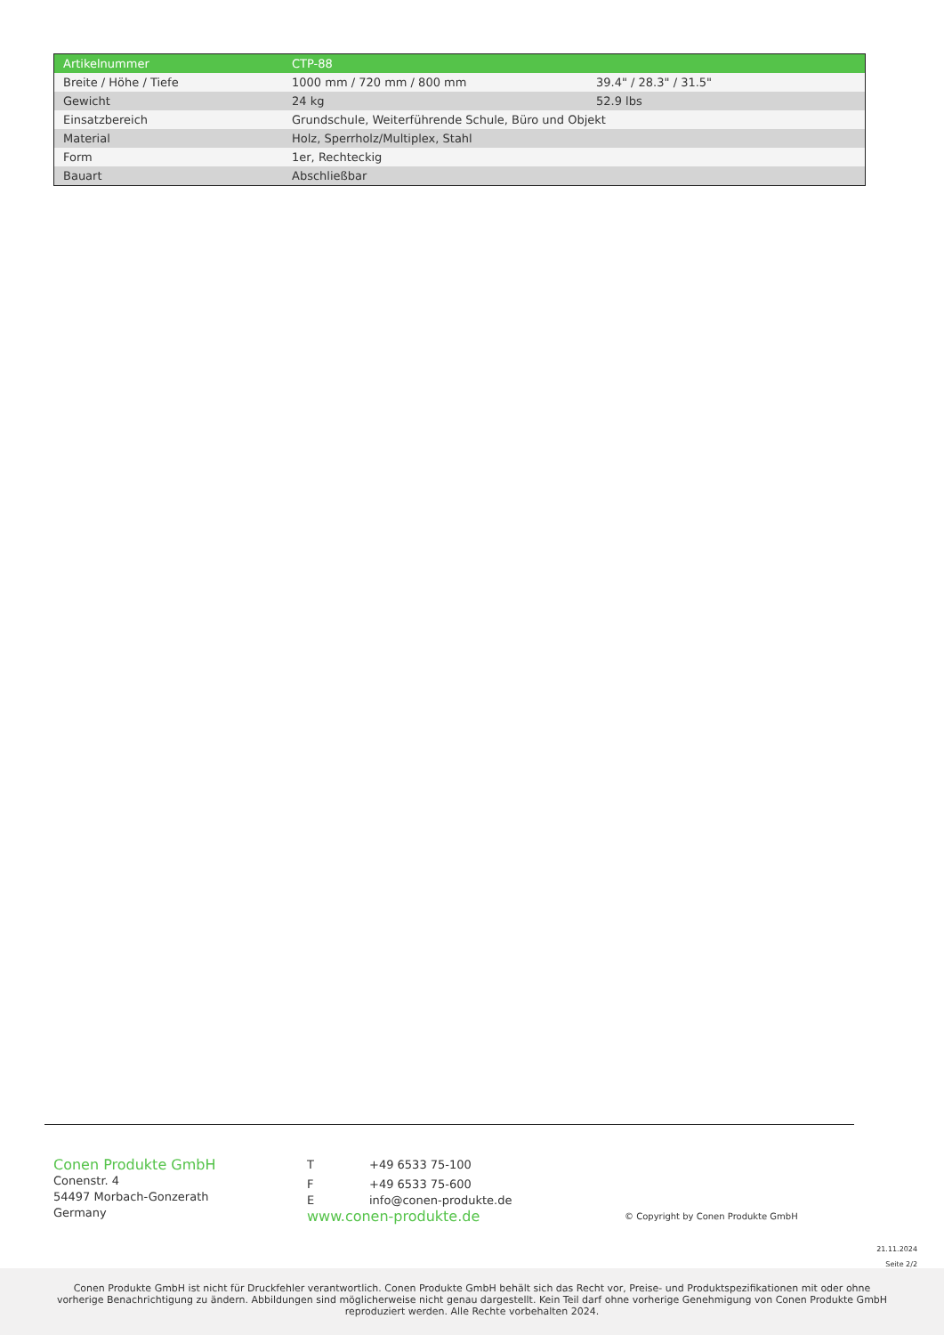| Artikelnummer | CTP-88 | |
| Breite / Höhe / Tiefe | 1000 mm / 720 mm / 800 mm | 39.4" / 28.3" / 31.5" |
| Gewicht | 24 kg | 52.9 lbs |
| Einsatzbereich | Grundschule, Weiterführende Schule, Büro und Objekt | |
| Material | Holz, Sperrholz/Multiplex, Stahl | |
| Form | 1er, Rechteckig | |
| Bauart | Abschließbar | |
Conen Produkte GmbH
Conenstr. 4
54497 Morbach-Gonzerath
Germany
T +49 6533 75-100
F +49 6533 75-600
Einfo@conen-produkte.de
www.conen-produkte.de
© Copyright by Conen Produkte GmbH
21.11.2024
Seite 2/2
Conen Produkte GmbH ist nicht für Druckfehler verantwortlich. Conen Produkte GmbH behält sich das Recht vor, Preise- und Produktspezifikationen mit oder ohne vorherige Benachrichtigung zu ändern. Abbildungen sind möglicherweise nicht genau dargestellt. Kein Teil darf ohne vorherige Genehmigung von Conen Produkte GmbH reproduziert werden. Alle Rechte vorbehalten 2024.